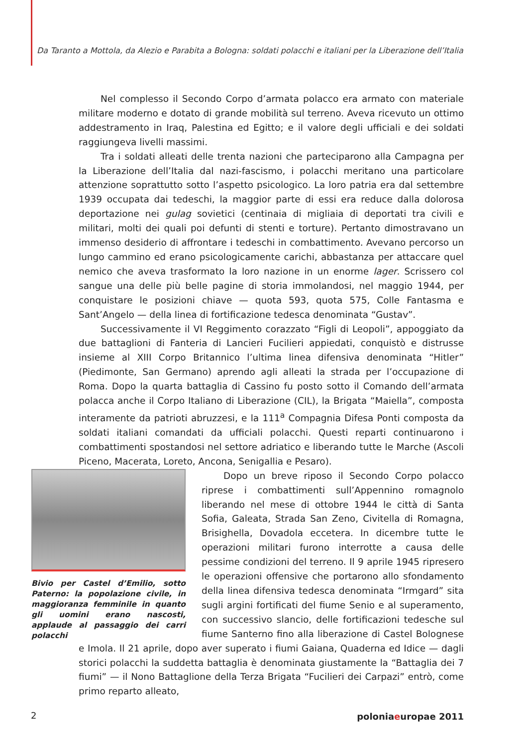Da Taranto a Mottola, da Alezio e Parabita a Bologna: soldati polacchi e italiani per la Liberazione dell’Italia
Nel complesso il Secondo Corpo d’armata polacco era armato con materiale militare moderno e dotato di grande mobilità sul terreno. Aveva ricevuto un ottimo addestramento in Iraq, Palestina ed Egitto; e il valore degli ufficiali e dei soldati raggiungeva livelli massimi.
Tra i soldati alleati delle trenta nazioni che parteciparono alla Campagna per la Liberazione dell’Italia dal nazi-fascismo, i polacchi meritano una particolare attenzione soprattutto sotto l’aspetto psicologico. La loro patria era dal settembre 1939 occupata dai tedeschi, la maggior parte di essi era reduce dalla dolorosa deportazione nei gulag sovietici (centinaia di migliaia di deportati tra civili e militari, molti dei quali poi defunti di stenti e torture). Pertanto dimostravano un immenso desiderio di affrontare i tedeschi in combattimento. Avevano percorso un lungo cammino ed erano psicologicamente carichi, abbastanza per attaccare quel nemico che aveva trasformato la loro nazione in un enorme lager. Scrissero col sangue una delle più belle pagine di storia immolandosi, nel maggio 1944, per conquistare le posizioni chiave — quota 593, quota 575, Colle Fantasma e Sant’Angelo — della linea di fortificazione tedesca denominata “Gustav”.
Successivamente il VI Reggimento corazzato “Figli di Leopoli”, appoggiato da due battaglioni di Fanteria di Lancieri Fucilieri appiedati, conquistò e distrusse insieme al XIII Corpo Britannico l’ultima linea difensiva denominata “Hitler” (Piedimonte, San Germano) aprendo agli alleati la strada per l’occupazione di Roma. Dopo la quarta battaglia di Cassino fu posto sotto il Comando dell’armata polacca anche il Corpo Italiano di Liberazione (CIL), la Brigata “Maiella”, composta interamente da patrioti abruzzesi, e la 111<sup>a</sup> Compagnia Difesa Ponti composta da soldati italiani comandati da ufficiali polacchi. Questi reparti continuarono i combattimenti spostandosi nel settore adriatico e liberando tutte le Marche (Ascoli Piceno, Macerata, Loreto, Ancona, Senigallia e Pesaro).
Bivio per Castel d’Emilio, sotto Paterno: la popolazione civile, in maggioranza femminile in quanto gli uomini erano nascosti, applaude al passaggio dei carri polacchi
Dopo un breve riposo il Secondo Corpo polacco riprese i combattimenti sull’Appennino romagnolo liberando nel mese di ottobre 1944 le città di Santa Sofia, Galeata, Strada San Zeno, Civitella di Romagna, Brisighella, Dovadola eccetera. In dicembre tutte le operazioni militari furono interrotte a causa delle pessime condizioni del terreno. Il 9 aprile 1945 ripresero le operazioni offensive che portarono allo sfondamento della linea difensiva tedesca denominata “Irmgard” sita sugli argini fortificati del fiume Senio e al superamento, con successivo slancio, delle fortificazioni tedesche sul fiume Santerno fino alla liberazione di Castel Bolognese e Imola. Il 21 aprile, dopo aver superato i fiumi Gaiana, Quaderna ed Idice — dagli storici polacchi la suddetta battaglia è denominata giustamente la “Battaglia dei 7 fiumi” — il Nono Battaglione della Terza Brigata “Fucilieri dei Carpazi” entrò, come primo reparto alleato,
2 poloniaeuropae 2011